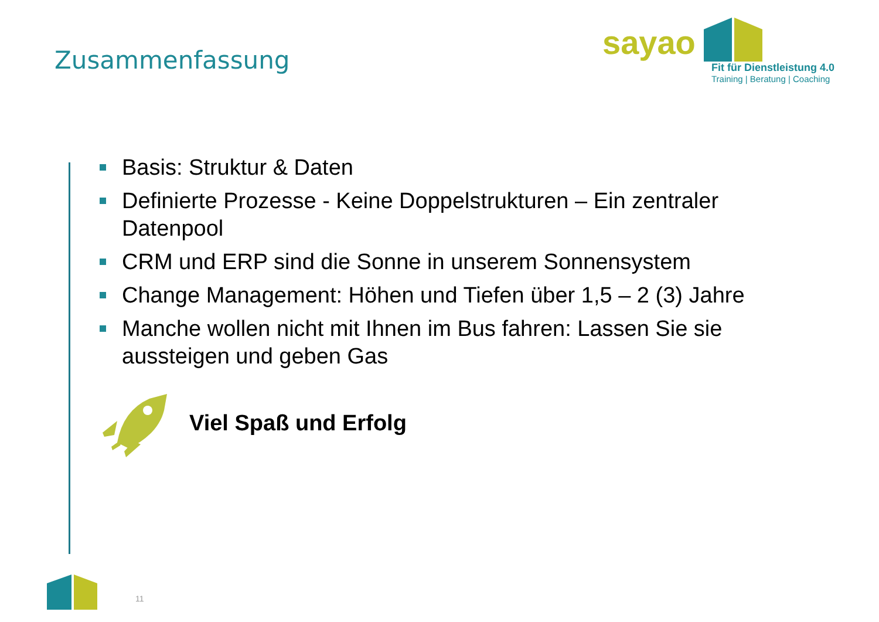Zusammenfassung
sayao
Fit für Dienstleistung 4.0
Training | Beratung | Coaching
Basis: Struktur & Daten
Definierte Prozesse - Keine Doppelstrukturen – Ein zentraler Datenpool
CRM und ERP sind die Sonne in unserem Sonnensystem
Change Management: Höhen und Tiefen über 1,5 – 2 (3) Jahre
Manche wollen nicht mit Ihnen im Bus fahren: Lassen Sie sie aussteigen und geben Gas
Viel Spaß und Erfolg
11